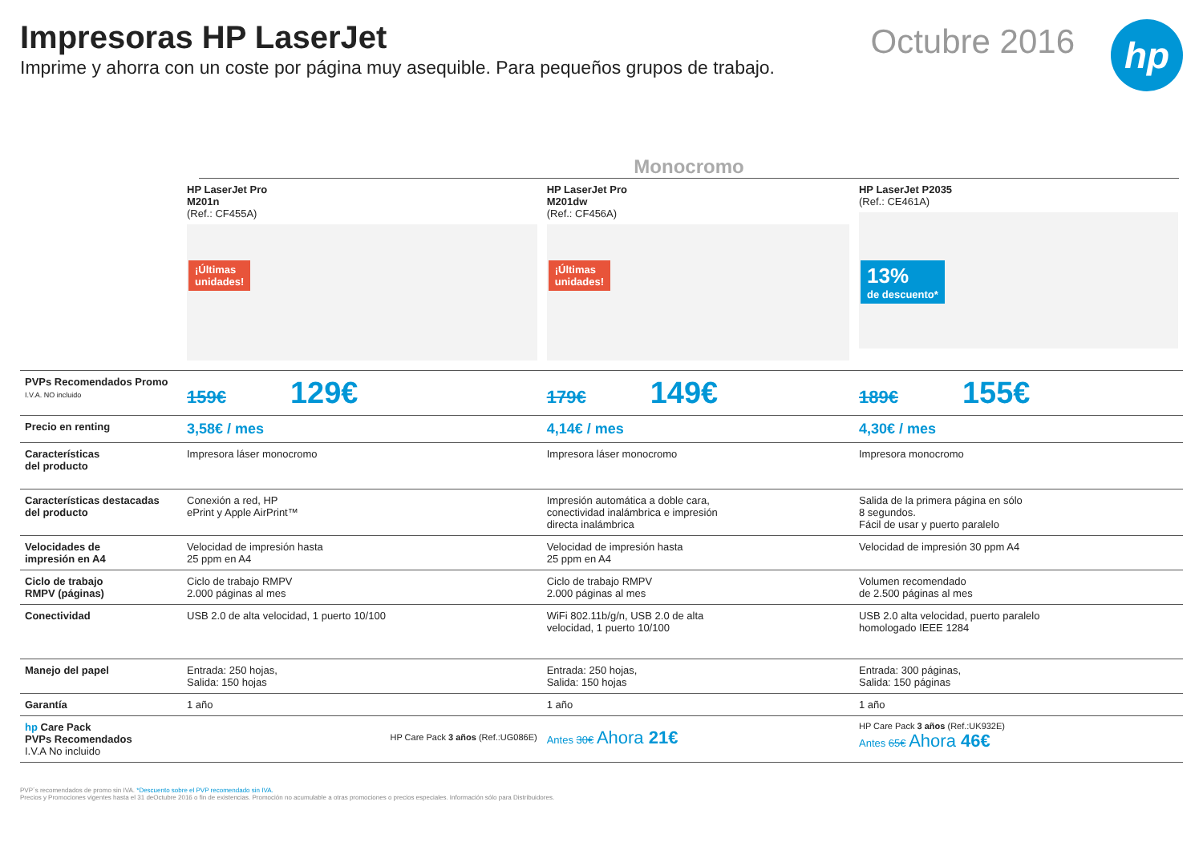Impresoras HP LaserJet
Imprime y ahorra con un coste por página muy asequible. Para pequeños grupos de trabajo.
Octubre 2016
hp
Monocromo
| | HP LaserJet Pro M201n (Ref.: CF455A) ¡Últimas unidades! | HP LaserJet Pro M201dw (Ref.: CF456A) ¡Últimas unidades! | HP LaserJet P2035 (Ref.: CE461A) 13% de descuento* |
| PVPs Recomendados Promo I.V.A. NO incluido | 159€ 129€ | 179€ 149€ | 189€ 155€ |
| Precio en renting | 3,58€ / mes | 4,14€ / mes | 4,30€ / mes |
| Características del producto | Impresora láser monocromo | Impresora láser monocromo | Impresora monocromo |
| Características destacadas del producto | Conexión a red, HP ePrint y Apple AirPrint™ | Impresión automática a doble cara, conectividad inalámbrica e impresión directa inalámbrica | Salida de la primera página en sólo 8 segundos. Fácil de usar y puerto paralelo |
| Velocidades de impresión en A4 | Velocidad de impresión hasta 25 ppm en A4 | Velocidad de impresión hasta 25 ppm en A4 | Velocidad de impresión 30 ppm A4 |
| Ciclo de trabajo RMPV (páginas) | Ciclo de trabajo RMPV 2.000 páginas al mes | Ciclo de trabajo RMPV 2.000 páginas al mes | Volumen recomendado de 2.500 páginas al mes |
| Conectividad | USB 2.0 de alta velocidad, 1 puerto 10/100 | WiFi 802.11b/g/n, USB 2.0 de alta velocidad, 1 puerto 10/100 | USB 2.0 alta velocidad, puerto paralelo homologado IEEE 1284 |
| Manejo del papel | Entrada: 250 hojas, Salida: 150 hojas | Entrada: 250 hojas, Salida: 150 hojas | Entrada: 300 páginas, Salida: 150 páginas |
| Garantía | 1 año | 1 año | 1 año |
| hp Care Pack PVPs Recomendados I.V.A No incluido | HP Care Pack 3 años (Ref.:UG086E) | Antes 30€ Ahora 21€ | HP Care Pack 3 años (Ref.:UK932E) Antes 65€ Ahora 46€ |
PVP´s recomendados de promo sin IVA. *Descuento sobre el PVP recomendado sin IVA.
Precios y Promociones vigentes hasta el 31 deOctubre 2016 o fin de existencias. Promoción no acumulable a otras promociones o precios especiales. Información sólo para Distribuidores.